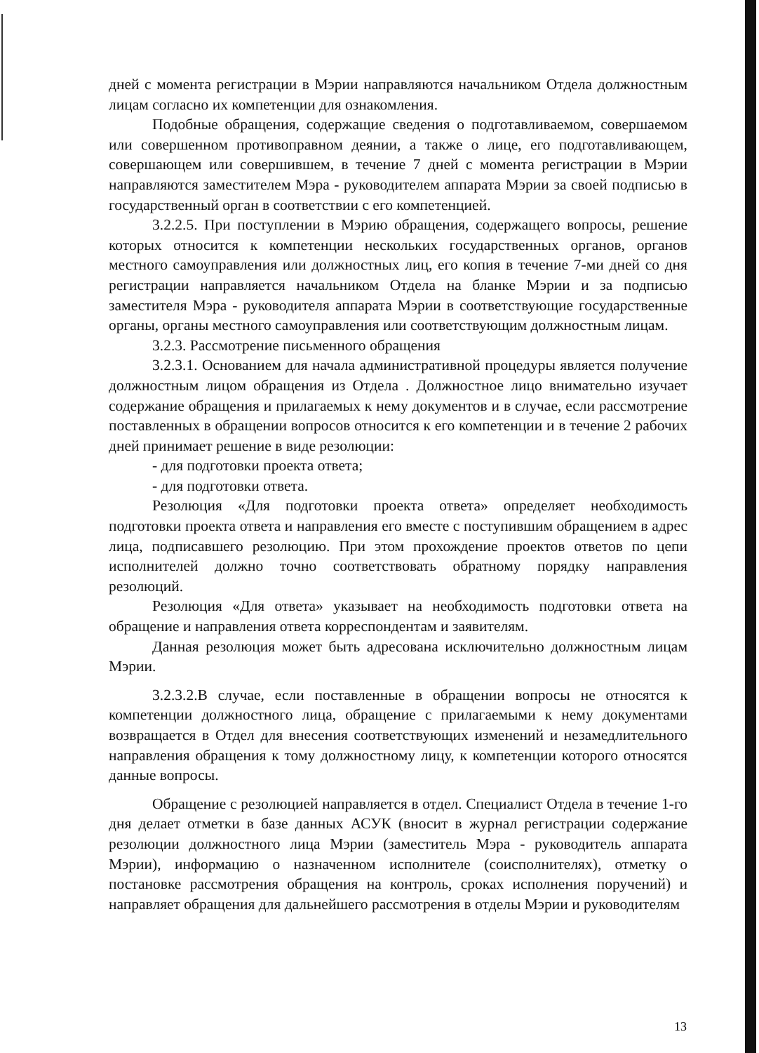дней с момента регистрации в Мэрии направляются начальником Отдела должностным лицам согласно их компетенции для ознакомления.
Подобные обращения, содержащие сведения о подготавливаемом, совершаемом или совершенном противоправном деянии, а также о лице, его подготавливающем, совершающем или совершившем, в течение 7 дней с момента регистрации в Мэрии направляются заместителем Мэра - руководителем аппарата Мэрии за своей подписью в государственный орган в соответствии с его компетенцией.
3.2.2.5. При поступлении в Мэрию обращения, содержащего вопросы, решение которых относится к компетенции нескольких государственных органов, органов местного самоуправления или должностных лиц, его копия в течение 7-ми дней со дня регистрации направляется начальником Отдела на бланке Мэрии и за подписью заместителя Мэра - руководителя аппарата Мэрии в соответствующие государственные органы, органы местного самоуправления или соответствующим должностным лицам.
3.2.3. Рассмотрение письменного обращения
3.2.3.1. Основанием для начала административной процедуры является получение должностным лицом обращения из Отдела . Должностное лицо внимательно изучает содержание обращения и прилагаемых к нему документов и в случае, если рассмотрение поставленных в обращении вопросов относится к его компетенции и в течение 2 рабочих дней принимает решение в виде резолюции:
- для подготовки проекта ответа;
- для подготовки ответа.
Резолюция «Для подготовки проекта ответа» определяет необходимость подготовки проекта ответа и направления его вместе с поступившим обращением в адрес лица, подписавшего резолюцию. При этом прохождение проектов ответов по цепи исполнителей должно точно соответствовать обратному порядку направления резолюций.
Резолюция «Для ответа» указывает на необходимость подготовки ответа на обращение и направления ответа корреспондентам и заявителям.
Данная резолюция может быть адресована исключительно должностным лицам Мэрии.
3.2.3.2.В случае, если поставленные в обращении вопросы не относятся к компетенции должностного лица, обращение с прилагаемыми к нему документами возвращается в Отдел для внесения соответствующих изменений и незамедлительного направления обращения к тому должностному лицу, к компетенции которого относятся данные вопросы.
Обращение с резолюцией направляется в отдел. Специалист Отдела в течение 1-го дня делает отметки в базе данных АСУК (вносит в журнал регистрации содержание резолюции должностного лица Мэрии (заместитель Мэра - руководитель аппарата Мэрии), информацию о назначенном исполнителе (соисполнителях), отметку о постановке рассмотрения обращения на контроль, сроках исполнения поручений) и направляет обращения для дальнейшего рассмотрения в отделы Мэрии и руководителям
13